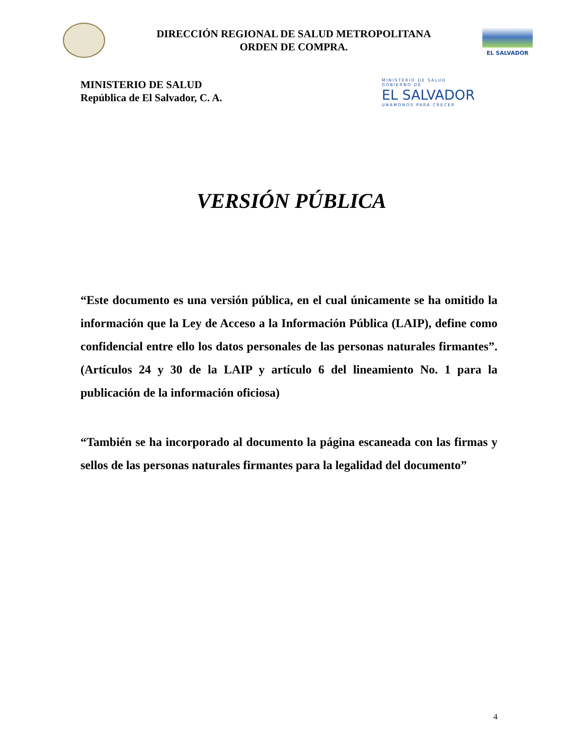DIRECCIÓN REGIONAL DE SALUD METROPOLITANA
ORDEN DE COMPRA.
EL SALVADOR
MINISTERIO DE SALUD
República de El Salvador, C. A.
MINISTERIO DE SALUD
GOBIERNO DE
EL SALVADOR
UNÁMONOS PARA CRECER
VERSIÓN PÚBLICA
“Este documento es una versión pública, en el cual únicamente se ha omitido la información que la Ley de Acceso a la Información Pública (LAIP), define como confidencial entre ello los datos personales de las personas naturales firmantes”. (Artículos 24 y 30 de la LAIP y artículo 6 del lineamiento No. 1 para la publicación de la información oficiosa)
“También se ha incorporado al documento la página escaneada con las firmas y sellos de las personas naturales firmantes para la legalidad del documento”
4